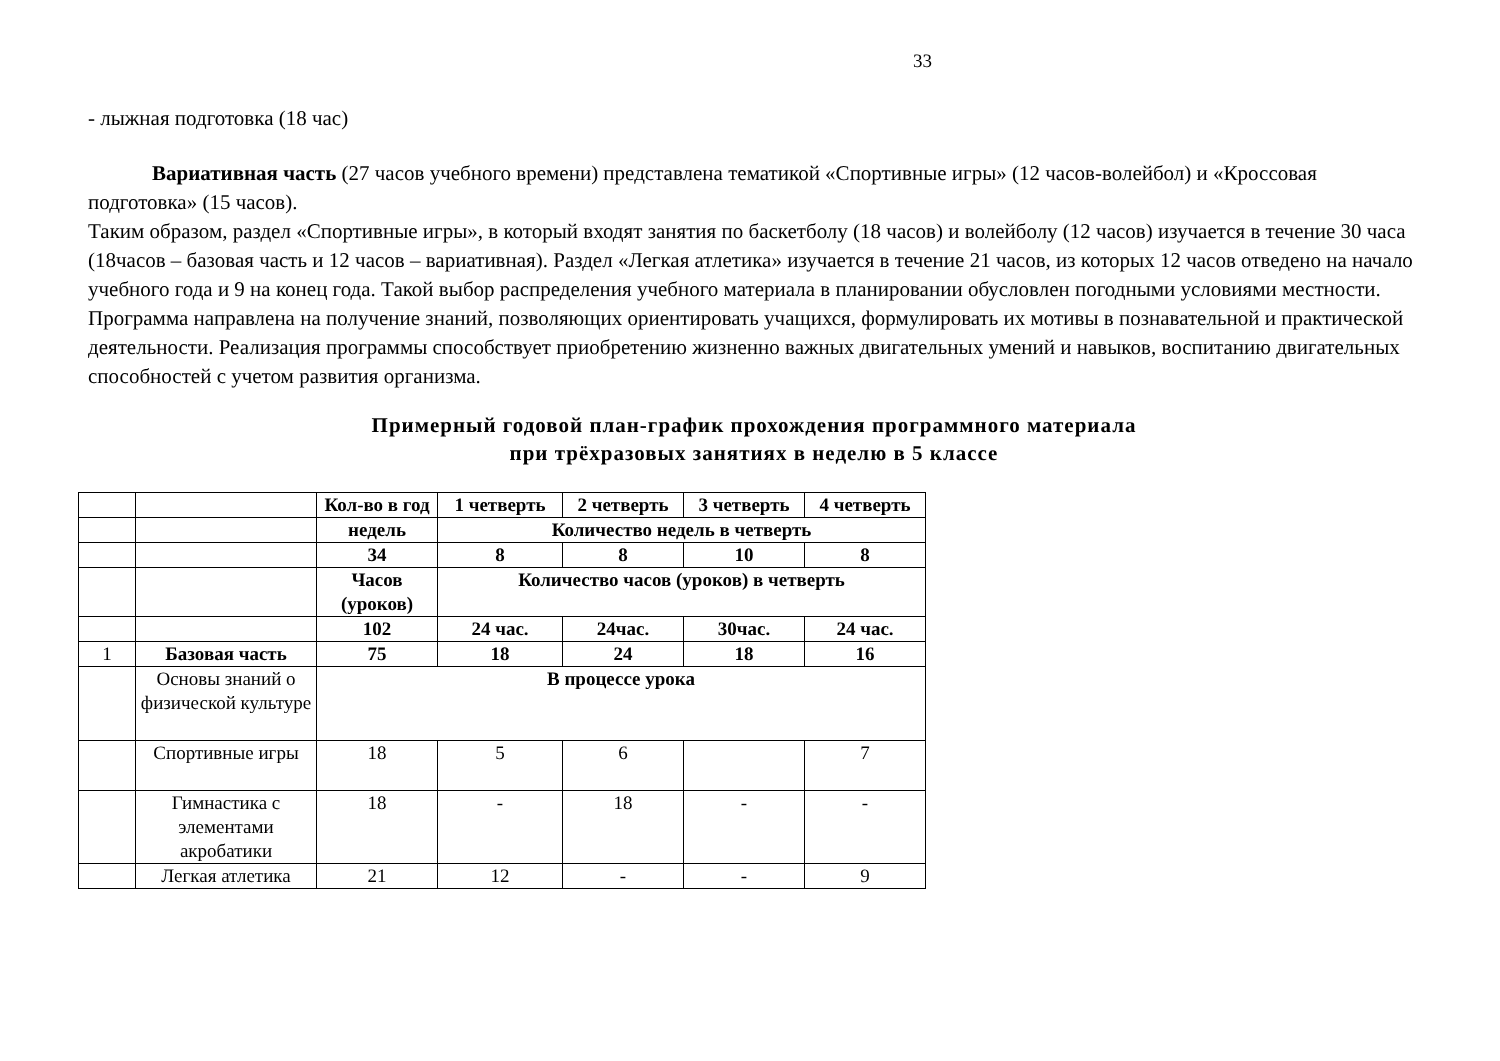33
- лыжная подготовка (18 час)
Вариативная часть (27 часов учебного времени) представлена тематикой «Спортивные игры» (12 часов-волейбол) и «Кроссовая подготовка» (15 часов).
Таким образом, раздел «Спортивные игры», в который входят занятия по баскетболу (18 часов) и волейболу (12 часов) изучается в течение 30 часа (18часов – базовая часть и 12 часов – вариативная). Раздел «Легкая атлетика» изучается в течение 21 часов, из которых 12 часов отведено на начало учебного года и 9 на конец года. Такой выбор распределения учебного материала в планировании обусловлен погодными условиями местности.
Программа направлена на получение знаний, позволяющих ориентировать учащихся, формулировать их мотивы в познавательной и практической деятельности. Реализация программы способствует приобретению жизненно важных двигательных умений и навыков, воспитанию двигательных способностей с учетом развития организма.
Примерный годовой план-график прохождения программного материала
при трёхразовых занятиях в неделю в 5 классе
| | | Кол-во в год | 1 четверть | 2 четверть | 3 четверть | 4 четверть |
| | | недель | Количество недель в четверть | | | |
| | | 34 | 8 | 8 | 10 | 8 |
| | | Часов (уроков) | Количество часов (уроков) в четверть | | | |
| | | 102 | 24 час. | 24час. | 30час. | 24 час. |
| 1 | Базовая часть | 75 | 18 | 24 | 18 | 16 |
| | Основы знаний о физической культуре | В процессе урока | | | | |
| | Спортивные игры | 18 | 5 | 6 | | 7 |
| | Гимнастика с элементами акробатики | 18 | - | 18 | - | - |
| | Легкая атлетика | 21 | 12 | - | - | 9 |